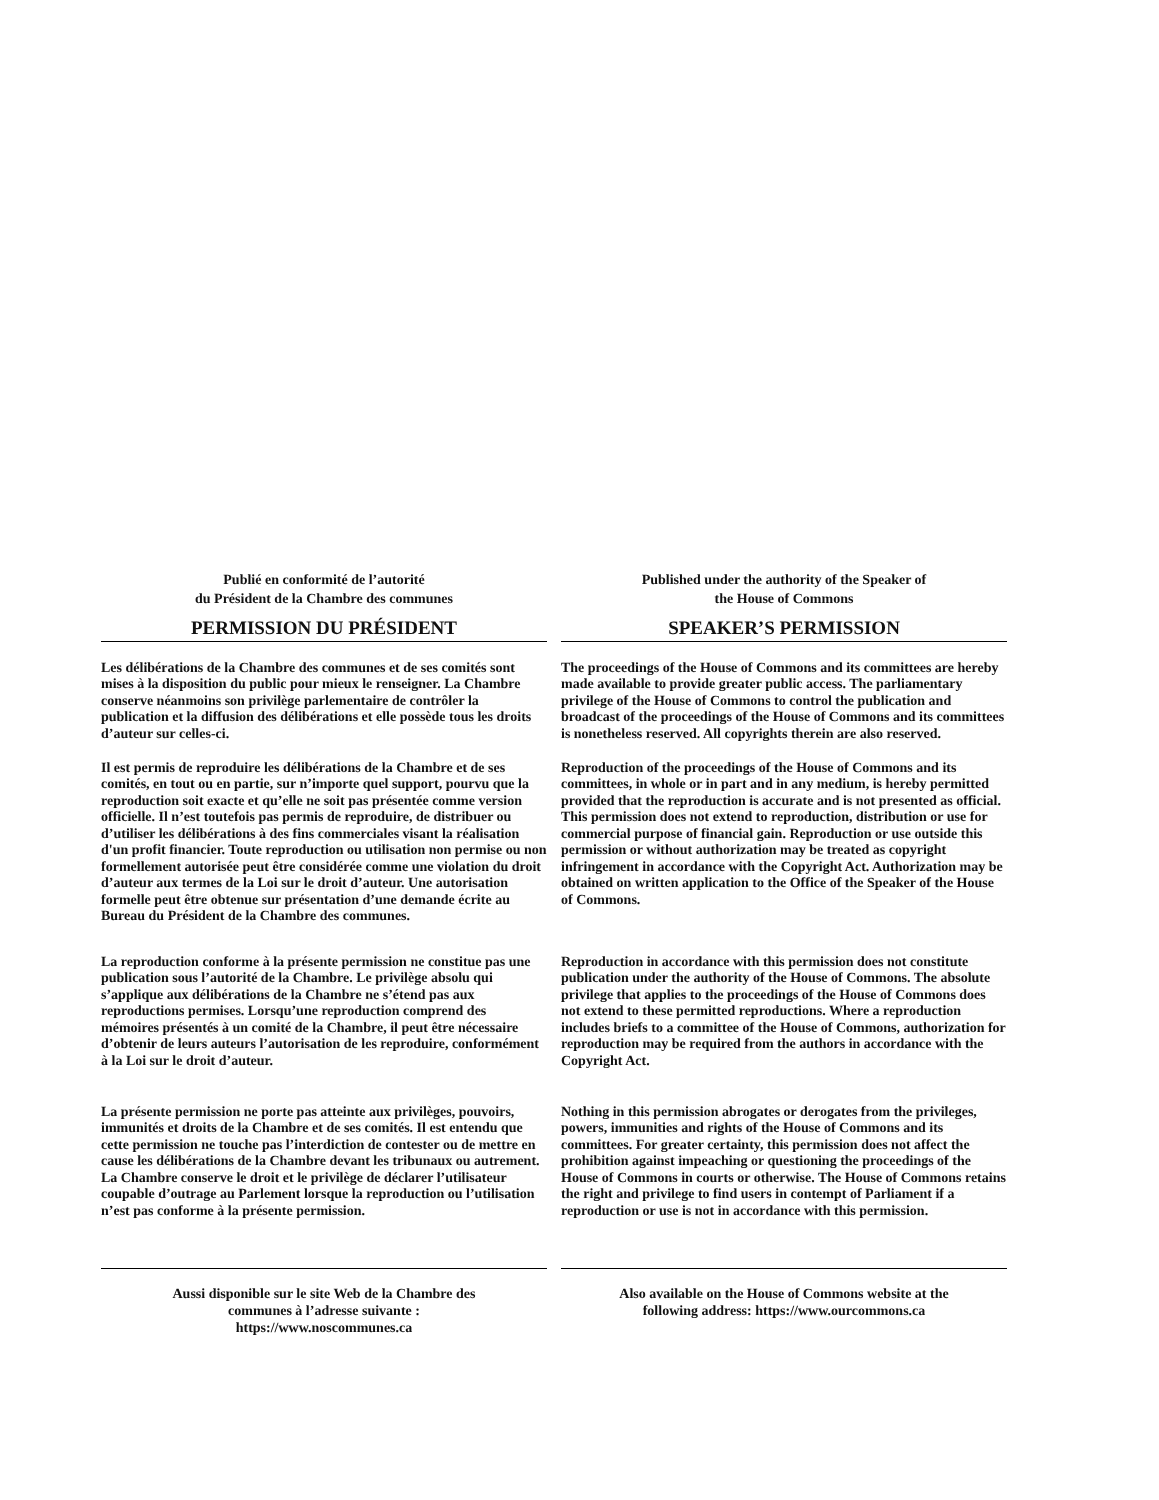Publié en conformité de l’autorité
du Président de la Chambre des communes
PERMISSION DU PRÉSIDENT
Les délibérations de la Chambre des communes et de ses comités sont mises à la disposition du public pour mieux le renseigner. La Chambre conserve néanmoins son privilège parlementaire de contrôler la publication et la diffusion des délibérations et elle possède tous les droits d’auteur sur celles-ci.
Il est permis de reproduire les délibérations de la Chambre et de ses comités, en tout ou en partie, sur n’importe quel support, pourvu que la reproduction soit exacte et qu’elle ne soit pas présentée comme version officielle. Il n’est toutefois pas permis de reproduire, de distribuer ou d’utiliser les délibérations à des fins commerciales visant la réalisation d'un profit financier. Toute reproduction ou utilisation non permise ou non formellement autorisée peut être considérée comme une violation du droit d’auteur aux termes de la Loi sur le droit d’auteur. Une autorisation formelle peut être obtenue sur présentation d’une demande écrite au Bureau du Président de la Chambre des communes.
La reproduction conforme à la présente permission ne constitue pas une publication sous l’autorité de la Chambre. Le privilège absolu qui s’applique aux délibérations de la Chambre ne s’étend pas aux reproductions permises. Lorsqu’une reproduction comprend des mémoires présentés à un comité de la Chambre, il peut être nécessaire d’obtenir de leurs auteurs l’autorisation de les reproduire, conformément à la Loi sur le droit d’auteur.
La présente permission ne porte pas atteinte aux privilèges, pouvoirs, immunités et droits de la Chambre et de ses comités. Il est entendu que cette permission ne touche pas l’interdiction de contester ou de mettre en cause les délibérations de la Chambre devant les tribunaux ou autrement. La Chambre conserve le droit et le privilège de déclarer l’utilisateur coupable d’outrage au Parlement lorsque la reproduction ou l’utilisation n’est pas conforme à la présente permission.
Aussi disponible sur le site Web de la Chambre des
communes à l’adresse suivante :
https://www.noscommunes.ca
Published under the authority of the Speaker of
the House of Commons
SPEAKER’S PERMISSION
The proceedings of the House of Commons and its committees are hereby made available to provide greater public access. The parliamentary privilege of the House of Commons to control the publication and broadcast of the proceedings of the House of Commons and its committees is nonetheless reserved. All copyrights therein are also reserved.
Reproduction of the proceedings of the House of Commons and its committees, in whole or in part and in any medium, is hereby permitted provided that the reproduction is accurate and is not presented as official. This permission does not extend to reproduction, distribution or use for commercial purpose of financial gain. Reproduction or use outside this permission or without authorization may be treated as copyright infringement in accordance with the Copyright Act. Authorization may be obtained on written application to the Office of the Speaker of the House of Commons.
Reproduction in accordance with this permission does not constitute publication under the authority of the House of Commons. The absolute privilege that applies to the proceedings of the House of Commons does not extend to these permitted reproductions. Where a reproduction includes briefs to a committee of the House of Commons, authorization for reproduction may be required from the authors in accordance with the Copyright Act.
Nothing in this permission abrogates or derogates from the privileges, powers, immunities and rights of the House of Commons and its committees. For greater certainty, this permission does not affect the prohibition against impeaching or questioning the proceedings of the House of Commons in courts or otherwise. The House of Commons retains the right and privilege to find users in contempt of Parliament if a reproduction or use is not in accordance with this permission.
Also available on the House of Commons website at the
following address: https://www.ourcommons.ca